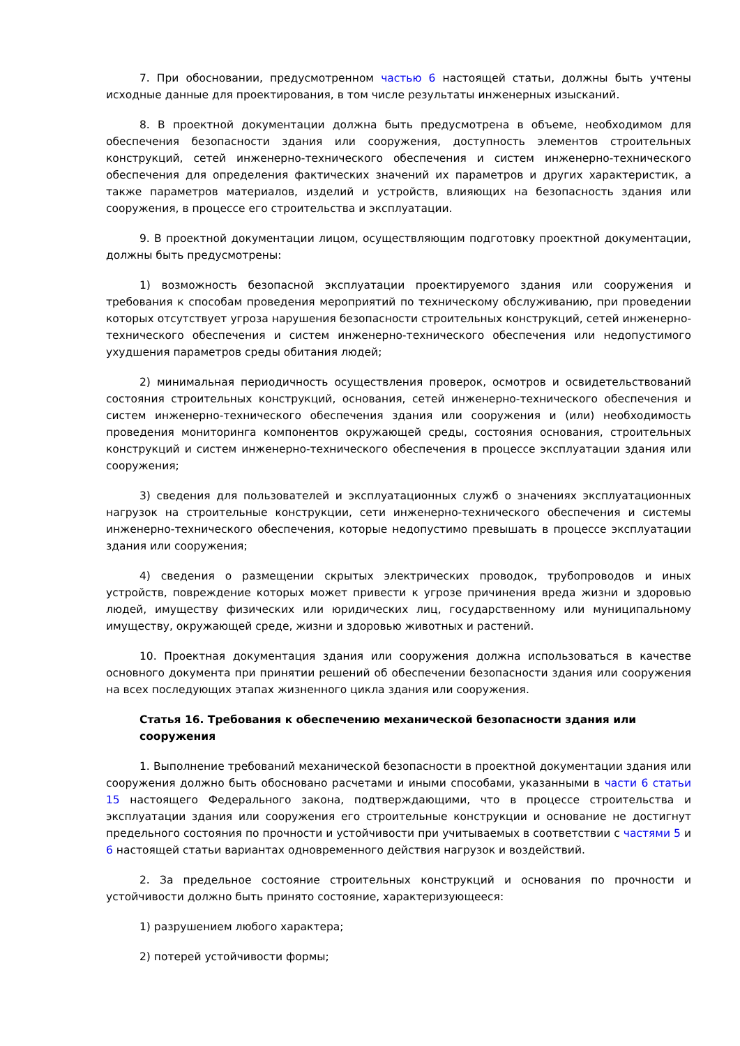7. При обосновании, предусмотренном частью 6 настоящей статьи, должны быть учтены исходные данные для проектирования, в том числе результаты инженерных изысканий.
8. В проектной документации должна быть предусмотрена в объеме, необходимом для обеспечения безопасности здания или сооружения, доступность элементов строительных конструкций, сетей инженерно-технического обеспечения и систем инженерно-технического обеспечения для определения фактических значений их параметров и других характеристик, а также параметров материалов, изделий и устройств, влияющих на безопасность здания или сооружения, в процессе его строительства и эксплуатации.
9. В проектной документации лицом, осуществляющим подготовку проектной документации, должны быть предусмотрены:
1) возможность безопасной эксплуатации проектируемого здания или сооружения и требования к способам проведения мероприятий по техническому обслуживанию, при проведении которых отсутствует угроза нарушения безопасности строительных конструкций, сетей инженерно-технического обеспечения и систем инженерно-технического обеспечения или недопустимого ухудшения параметров среды обитания людей;
2) минимальная периодичность осуществления проверок, осмотров и освидетельствований состояния строительных конструкций, основания, сетей инженерно-технического обеспечения и систем инженерно-технического обеспечения здания или сооружения и (или) необходимость проведения мониторинга компонентов окружающей среды, состояния основания, строительных конструкций и систем инженерно-технического обеспечения в процессе эксплуатации здания или сооружения;
3) сведения для пользователей и эксплуатационных служб о значениях эксплуатационных нагрузок на строительные конструкции, сети инженерно-технического обеспечения и системы инженерно-технического обеспечения, которые недопустимо превышать в процессе эксплуатации здания или сооружения;
4) сведения о размещении скрытых электрических проводок, трубопроводов и иных устройств, повреждение которых может привести к угрозе причинения вреда жизни и здоровью людей, имуществу физических или юридических лиц, государственному или муниципальному имуществу, окружающей среде, жизни и здоровью животных и растений.
10. Проектная документация здания или сооружения должна использоваться в качестве основного документа при принятии решений об обеспечении безопасности здания или сооружения на всех последующих этапах жизненного цикла здания или сооружения.
Статья 16. Требования к обеспечению механической безопасности здания или сооружения
1. Выполнение требований механической безопасности в проектной документации здания или сооружения должно быть обосновано расчетами и иными способами, указанными в части 6 статьи 15 настоящего Федерального закона, подтверждающими, что в процессе строительства и эксплуатации здания или сооружения его строительные конструкции и основание не достигнут предельного состояния по прочности и устойчивости при учитываемых в соответствии с частями 5 и 6 настоящей статьи вариантах одновременного действия нагрузок и воздействий.
2. За предельное состояние строительных конструкций и основания по прочности и устойчивости должно быть принято состояние, характеризующееся:
1) разрушением любого характера;
2) потерей устойчивости формы;